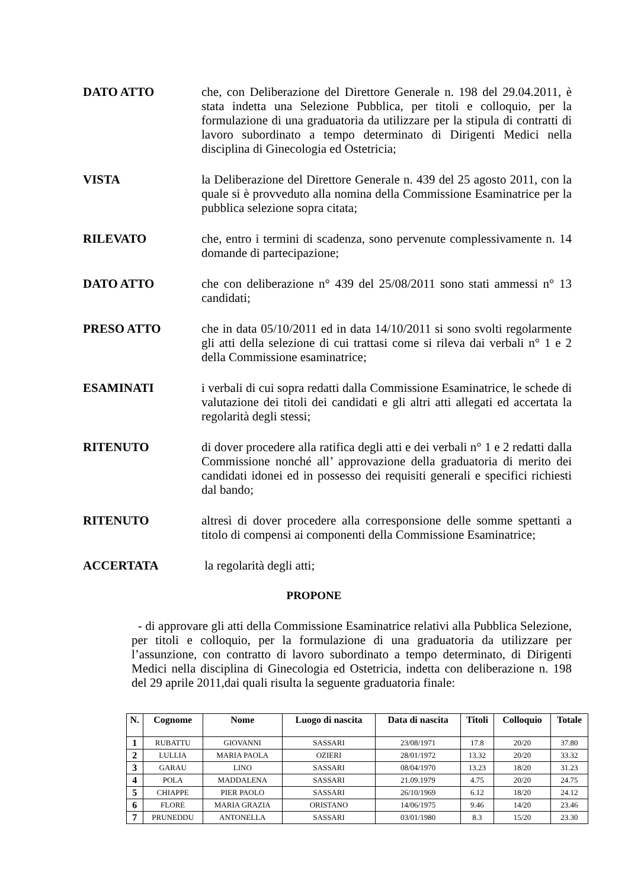DATO ATTO che, con Deliberazione del Direttore Generale n. 198 del 29.04.2011, è stata indetta una Selezione Pubblica, per titoli e colloquio, per la formulazione di una graduatoria da utilizzare per la stipula di contratti di lavoro subordinato a tempo determinato di Dirigenti Medici nella disciplina di Ginecologia ed Ostetricia;
VISTA la Deliberazione del Direttore Generale n. 439 del 25 agosto 2011, con la quale si è provveduto alla nomina della Commissione Esaminatrice per la pubblica selezione sopra citata;
RILEVATO che, entro i termini di scadenza, sono pervenute complessivamente n. 14 domande di partecipazione;
DATO ATTO che con deliberazione n° 439 del 25/08/2011 sono stati ammessi n° 13 candidati;
PRESO ATTO che in data 05/10/2011 ed in data 14/10/2011 si sono svolti regolarmente gli atti della selezione di cui trattasi come si rileva dai verbali n° 1 e 2 della Commissione esaminatrice;
ESAMINATI i verbali di cui sopra redatti dalla Commissione Esaminatrice, le schede di valutazione dei titoli dei candidati e gli altri atti allegati ed accertata la regolarità degli stessi;
RITENUTO di dover procedere alla ratifica degli atti e dei verbali n° 1 e 2 redatti dalla Commissione nonché all’ approvazione della graduatoria di merito dei candidati idonei ed in possesso dei requisiti generali e specifici richiesti dal bando;
RITENUTO altresì di dover procedere alla corresponsione delle somme spettanti a titolo di compensi ai componenti della Commissione Esaminatrice;
ACCERTATA la regolarità degli atti;
PROPONE
- di approvare gli atti della Commissione Esaminatrice relativi alla Pubblica Selezione, per titoli e colloquio, per la formulazione di una graduatoria da utilizzare per l’assunzione, con contratto di lavoro subordinato a tempo determinato, di Dirigenti Medici nella disciplina di Ginecologia ed Ostetricia, indetta con deliberazione n. 198 del 29 aprile 2011,dai quali risulta la seguente graduatoria finale:
| N. | Cognome | Nome | Luogo di nascita | Data di nascita | Titoli | Colloquio | Totale |
| --- | --- | --- | --- | --- | --- | --- | --- |
| 1 | RUBATTU | GIOVANNI | SASSARI | 23/08/1971 | 17.8 | 20/20 | 37.80 |
| 2 | LULLIA | MARIA PAOLA | OZIERI | 28/01/1972 | 13.32 | 20/20 | 33.32 |
| 3 | GARAU | LINO | SASSARI | 08/04/1970 | 13.23 | 18/20 | 31.23 |
| 4 | POLA | MADDALENA | SASSARI | 21.09.1979 | 4.75 | 20/20 | 24.75 |
| 5 | CHIAPPE | PIER PAOLO | SASSARI | 26/10/1969 | 6.12 | 18/20 | 24.12 |
| 6 | FLORE | MARIA GRAZIA | ORISTANO | 14/06/1975 | 9.46 | 14/20 | 23.46 |
| 7 | PRUNEDDU | ANTONELLA | SASSARI | 03/01/1980 | 8.3 | 15/20 | 23.30 |